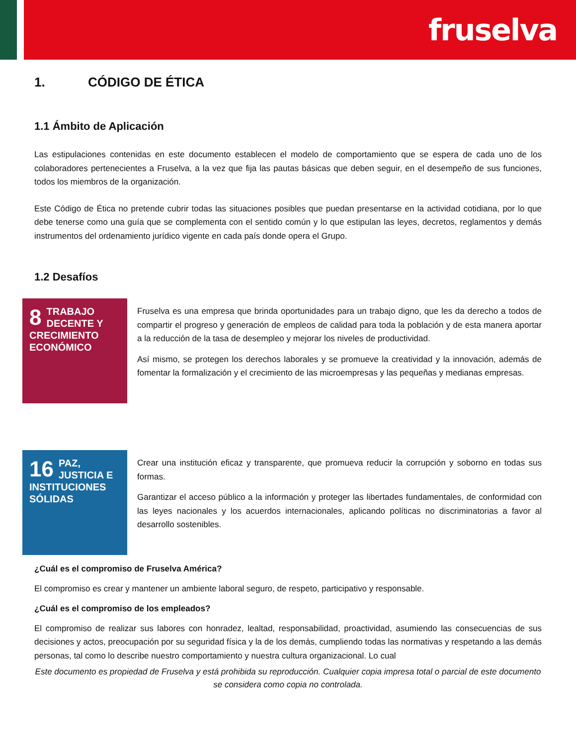fruselva
1. CÓDIGO DE ÉTICA
1.1 Ámbito de Aplicación
Las estipulaciones contenidas en este documento establecen el modelo de comportamiento que se espera de cada uno de los colaboradores pertenecientes a Fruselva, a la vez que fija las pautas básicas que deben seguir, en el desempeño de sus funciones, todos los miembros de la organización.
Este Código de Ética no pretende cubrir todas las situaciones posibles que puedan presentarse en la actividad cotidiana, por lo que debe tenerse como una guía que se complementa con el sentido común y lo que estipulan las leyes, decretos, reglamentos y demás instrumentos del ordenamiento jurídico vigente en cada país donde opera el Grupo.
1.2 Desafíos
8 TRABAJO DECENTE Y CRECIMIENTO ECONÓMICO
Fruselva es una empresa que brinda oportunidades para un trabajo digno, que les da derecho a todos de compartir el progreso y generación de empleos de calidad para toda la población y de esta manera aportar a la reducción de la tasa de desempleo y mejorar los niveles de productividad.
Así mismo, se protegen los derechos laborales y se promueve la creatividad y la innovación, además de fomentar la formalización y el crecimiento de las microempresas y las pequeñas y medianas empresas.
16 PAZ, JUSTICIA E INSTITUCIONES SÓLIDAS
Crear una institución eficaz y transparente, que promueva reducir la corrupción y soborno en todas sus formas.
Garantizar el acceso público a la información y proteger las libertades fundamentales, de conformidad con las leyes nacionales y los acuerdos internacionales, aplicando políticas no discriminatorias a favor al desarrollo sostenibles.
¿Cuál es el compromiso de Fruselva América?
El compromiso es crear y mantener un ambiente laboral seguro, de respeto, participativo y responsable.
¿Cuál es el compromiso de los empleados?
El compromiso de realizar sus labores con honradez, lealtad, responsabilidad, proactividad, asumiendo las consecuencias de sus decisiones y actos, preocupación por su seguridad física y la de los demás, cumpliendo todas las normativas y respetando a las demás personas, tal como lo describe nuestro comportamiento y nuestra cultura organizacional. Lo cual
Este documento es propiedad de Fruselva y está prohibida su reproducción. Cualquier copia impresa total o parcial de este documento se considera como copia no controlada.